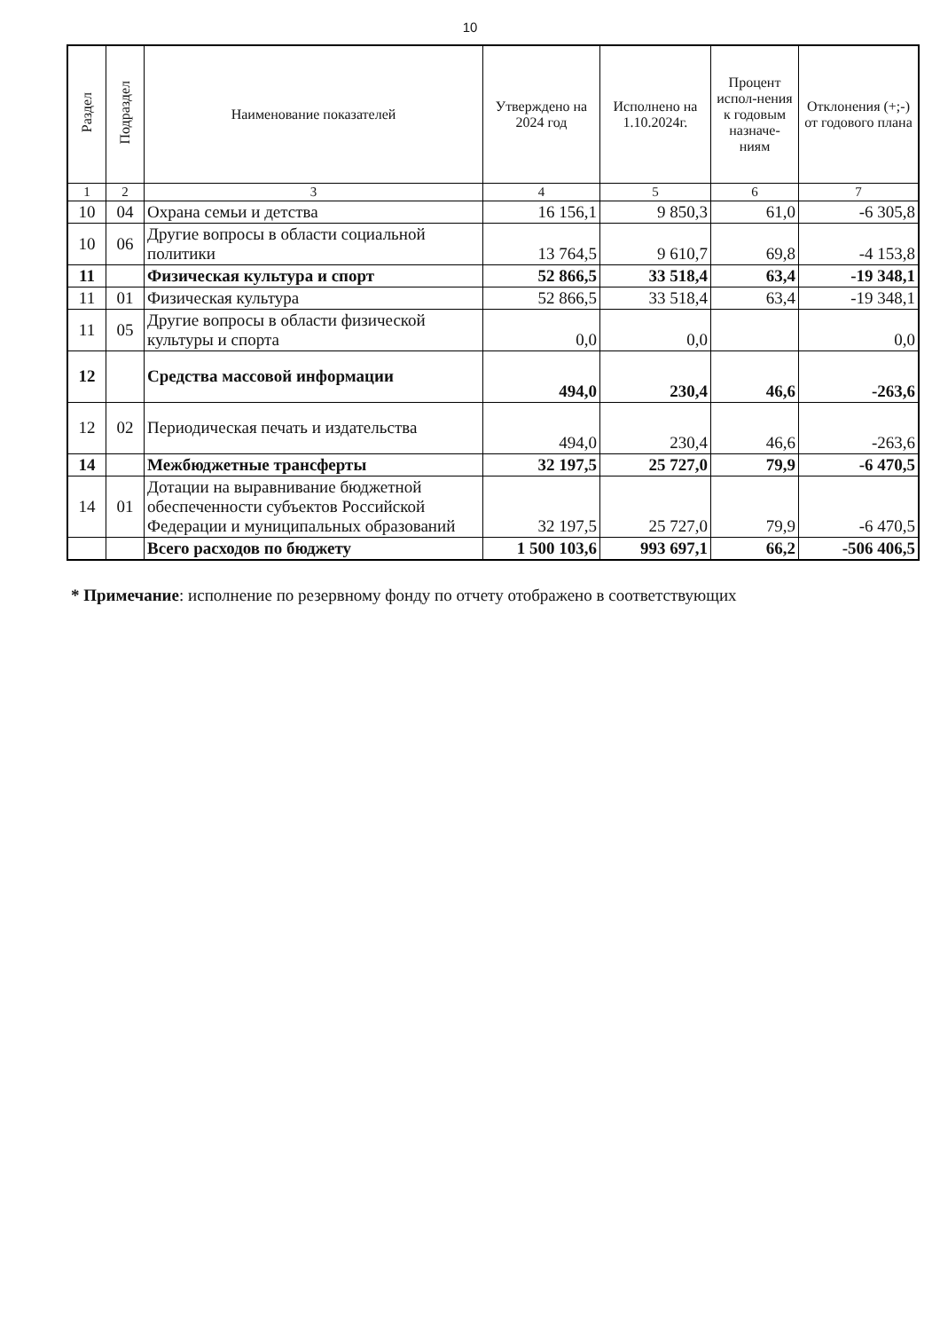10
| Раздел | Подраздел | Наименование показателей | Утверждено на 2024 год | Исполнено на 1.10.2024г. | Процент испол-нения к годовым назначе-ниям | Отклонения (+;-) от годового плана |
| --- | --- | --- | --- | --- | --- | --- |
| 1 | 2 | 3 | 4 | 5 | 6 | 7 |
| 10 | 04 | Охрана семьи и детства | 16 156,1 | 9 850,3 | 61,0 | -6 305,8 |
| 10 | 06 | Другие вопросы в области социальной политики | 13 764,5 | 9 610,7 | 69,8 | -4 153,8 |
| 11 | | Физическая культура и спорт | 52 866,5 | 33 518,4 | 63,4 | -19 348,1 |
| 11 | 01 | Физическая культура | 52 866,5 | 33 518,4 | 63,4 | -19 348,1 |
| 11 | 05 | Другие вопросы в области физической культуры и спорта | 0,0 | 0,0 | | 0,0 |
| 12 | | Средства массовой информации | 494,0 | 230,4 | 46,6 | -263,6 |
| 12 | 02 | Периодическая печать и издательства | 494,0 | 230,4 | 46,6 | -263,6 |
| 14 | | Межбюджетные трансферты | 32 197,5 | 25 727,0 | 79,9 | -6 470,5 |
| 14 | 01 | Дотации на выравнивание бюджетной обеспеченности субъектов Российской Федерации и муниципальных образований | 32 197,5 | 25 727,0 | 79,9 | -6 470,5 |
| | | Всего расходов по бюджету | 1 500 103,6 | 993 697,1 | 66,2 | -506 406,5 |
* Примечание: исполнение по резервному фонду по отчету отображено в соответствующих